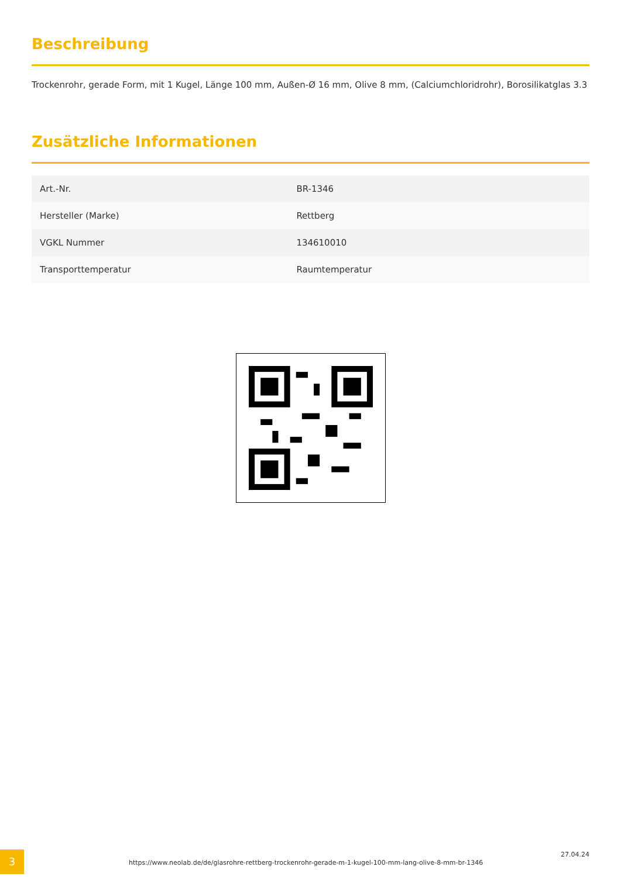Beschreibung
Trockenrohr, gerade Form, mit 1 Kugel, Länge 100 mm, Außen-Ø 16 mm, Olive 8 mm, (Calciumchloridrohr), Borosilikatglas 3.3
Zusätzliche Informationen
| Art.-Nr. | BR-1346 |
| Hersteller (Marke) | Rettberg |
| VGKL Nummer | 134610010 |
| Transporttemperatur | Raumtemperatur |
3
https://www.neolab.de/de/glasrohre-rettberg-trockenrohr-gerade-m-1-kugel-100-mm-lang-olive-8-mm-br-1346
27.04.24